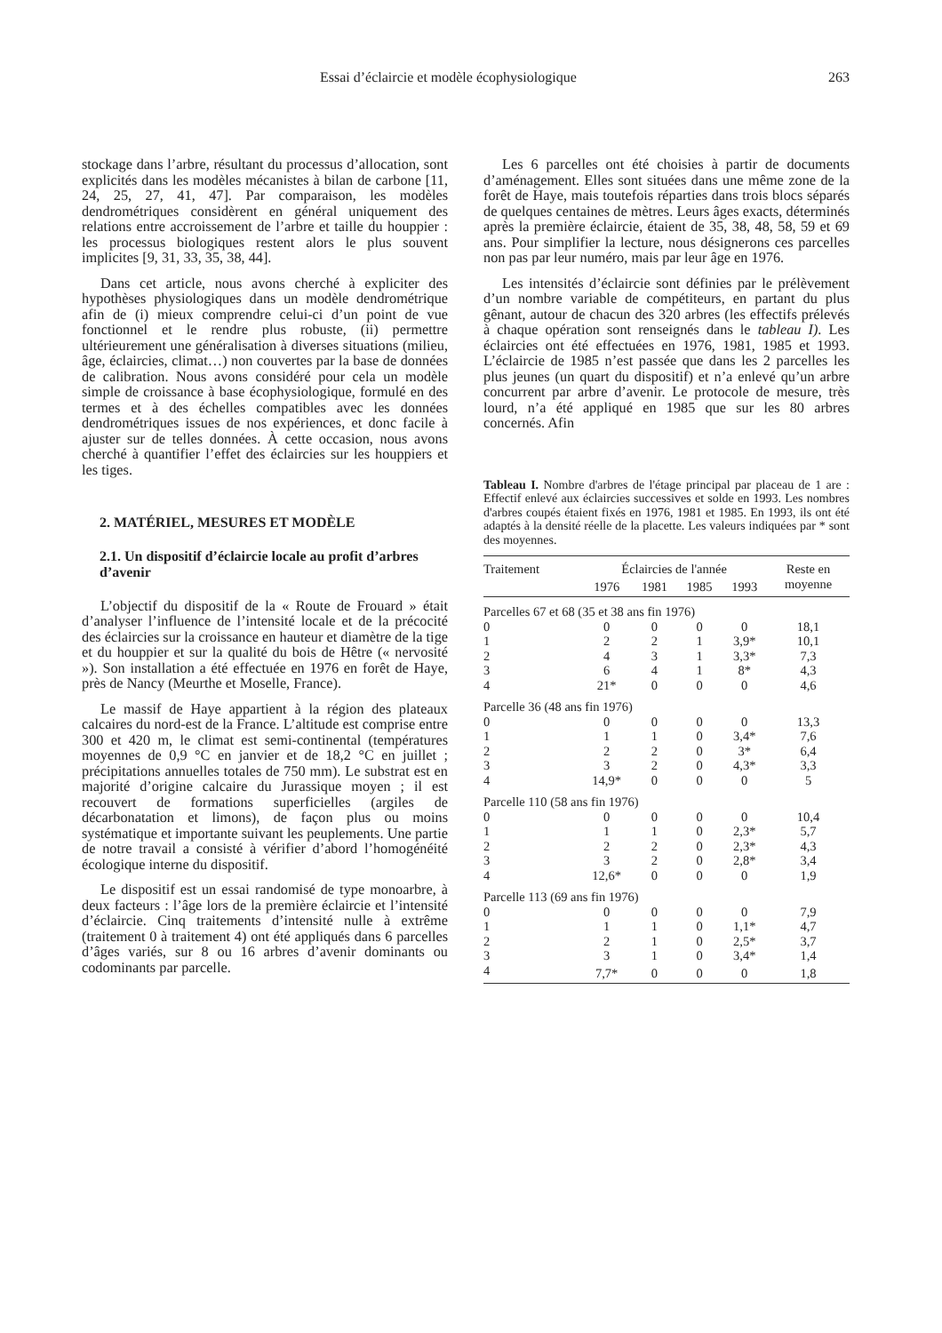Essai d’éclaircie et modèle écophysiologique 263
stockage dans l’arbre, résultant du processus d’allocation, sont explicités dans les modèles mécanistes à bilan de carbone [11, 24, 25, 27, 41, 47]. Par comparaison, les modèles dendrométriques considèrent en général uniquement des relations entre accroissement de l’arbre et taille du houppier : les processus biologiques restent alors le plus souvent implicites [9, 31, 33, 35, 38, 44].
Dans cet article, nous avons cherché à expliciter des hypothèses physiologiques dans un modèle dendrométrique afin de (i) mieux comprendre celui-ci d’un point de vue fonctionnel et le rendre plus robuste, (ii) permettre ultérieurement une généralisation à diverses situations (milieu, âge, éclaircies, climat…) non couvertes par la base de données de calibration. Nous avons considéré pour cela un modèle simple de croissance à base écophysiologique, formulé en des termes et à des échelles compatibles avec les données dendrométriques issues de nos expériences, et donc facile à ajuster sur de telles données. À cette occasion, nous avons cherché à quantifier l’effet des éclaircies sur les houppiers et les tiges.
2. MATÉRIEL, MESURES ET MODÈLE
2.1. Un dispositif d’éclaircie locale au profit d’arbres d’avenir
L’objectif du dispositif de la « Route de Frouard » était d’analyser l’influence de l’intensité locale et de la précocité des éclaircies sur la croissance en hauteur et diamètre de la tige et du houppier et sur la qualité du bois de Hêtre (« nervosité »). Son installation a été effectuée en 1976 en forêt de Haye, près de Nancy (Meurthe et Moselle, France).
Le massif de Haye appartient à la région des plateaux calcaires du nord-est de la France. L’altitude est comprise entre 300 et 420 m, le climat est semi-continental (températures moyennes de 0,9 °C en janvier et de 18,2 °C en juillet ; précipitations annuelles totales de 750 mm). Le substrat est en majorité d’origine calcaire du Jurassique moyen ; il est recouvert de formations superficielles (argiles de décarbonatation et limons), de façon plus ou moins systématique et importante suivant les peuplements. Une partie de notre travail a consisté à vérifier d’abord l’homogénéité écologique interne du dispositif.
Le dispositif est un essai randomisé de type monoarbre, à deux facteurs : l’âge lors de la première éclaircie et l’intensité d’éclaircie. Cinq traitements d’intensité nulle à extrême (traitement 0 à traitement 4) ont été appliqués dans 6 parcelles d’âges variés, sur 8 ou 16 arbres d’avenir dominants ou codominants par parcelle.
Les 6 parcelles ont été choisies à partir de documents d’aménagement. Elles sont situées dans une même zone de la forêt de Haye, mais toutefois réparties dans trois blocs séparés de quelques centaines de mètres. Leurs âges exacts, déterminés après la première éclaircie, étaient de 35, 38, 48, 58, 59 et 69 ans. Pour simplifier la lecture, nous désignerons ces parcelles non pas par leur numéro, mais par leur âge en 1976.
Les intensités d’éclaircie sont définies par le prélèvement d’un nombre variable de compétiteurs, en partant du plus gênant, autour de chacun des 320 arbres (les effectifs prélevés à chaque opération sont renseignés dans le tableau I). Les éclaircies ont été effectuées en 1976, 1981, 1985 et 1993. L’éclaircie de 1985 n’est passée que dans les 2 parcelles les plus jeunes (un quart du dispositif) et n’a enlevé qu’un arbre concurrent par arbre d’avenir. Le protocole de mesure, très lourd, n’a été appliqué en 1985 que sur les 80 arbres concernés. Afin
Tableau I. Nombre d'arbres de l'étage principal par placeau de 1 are : Effectif enlevé aux éclaircies successives et solde en 1993. Les nombres d'arbres coupés étaient fixés en 1976, 1981 et 1985. En 1993, ils ont été adaptés à la densité réelle de la placette. Les valeurs indiquées par * sont des moyennes.
| Traitement | Éclaircies de l'année | | | | Reste en |
| --- | --- | --- | --- | --- | --- |
| | 1976 | 1981 | 1985 | 1993 | moyenne |
| Parcelles 67 et 68 (35 et 38 ans fin 1976) | | | | | |
| 0 | 0 | 0 | 0 | 0 | 18,1 |
| 1 | 2 | 2 | 1 | 3,9* | 10,1 |
| 2 | 4 | 3 | 1 | 3,3* | 7,3 |
| 3 | 6 | 4 | 1 | 8* | 4,3 |
| 4 | 21* | 0 | 0 | 0 | 4,6 |
| Parcelle 36 (48 ans fin 1976) | | | | | |
| 0 | 0 | 0 | 0 | 0 | 13,3 |
| 1 | 1 | 1 | 0 | 3,4* | 7,6 |
| 2 | 2 | 2 | 0 | 3* | 6,4 |
| 3 | 3 | 2 | 0 | 4,3* | 3,3 |
| 4 | 14,9* | 0 | 0 | 0 | 5 |
| Parcelle 110 (58 ans fin 1976) | | | | | |
| 0 | 0 | 0 | 0 | 0 | 10,4 |
| 1 | 1 | 1 | 0 | 2,3* | 5,7 |
| 2 | 2 | 2 | 0 | 2,3* | 4,3 |
| 3 | 3 | 2 | 0 | 2,8* | 3,4 |
| 4 | 12,6* | 0 | 0 | 0 | 1,9 |
| Parcelle 113 (69 ans fin 1976) | | | | | |
| 0 | 0 | 0 | 0 | 0 | 7,9 |
| 1 | 1 | 1 | 0 | 1,1* | 4,7 |
| 2 | 2 | 1 | 0 | 2,5* | 3,7 |
| 3 | 3 | 1 | 0 | 3,4* | 1,4 |
| 4 | 7,7* | 0 | 0 | 0 | 1,8 |